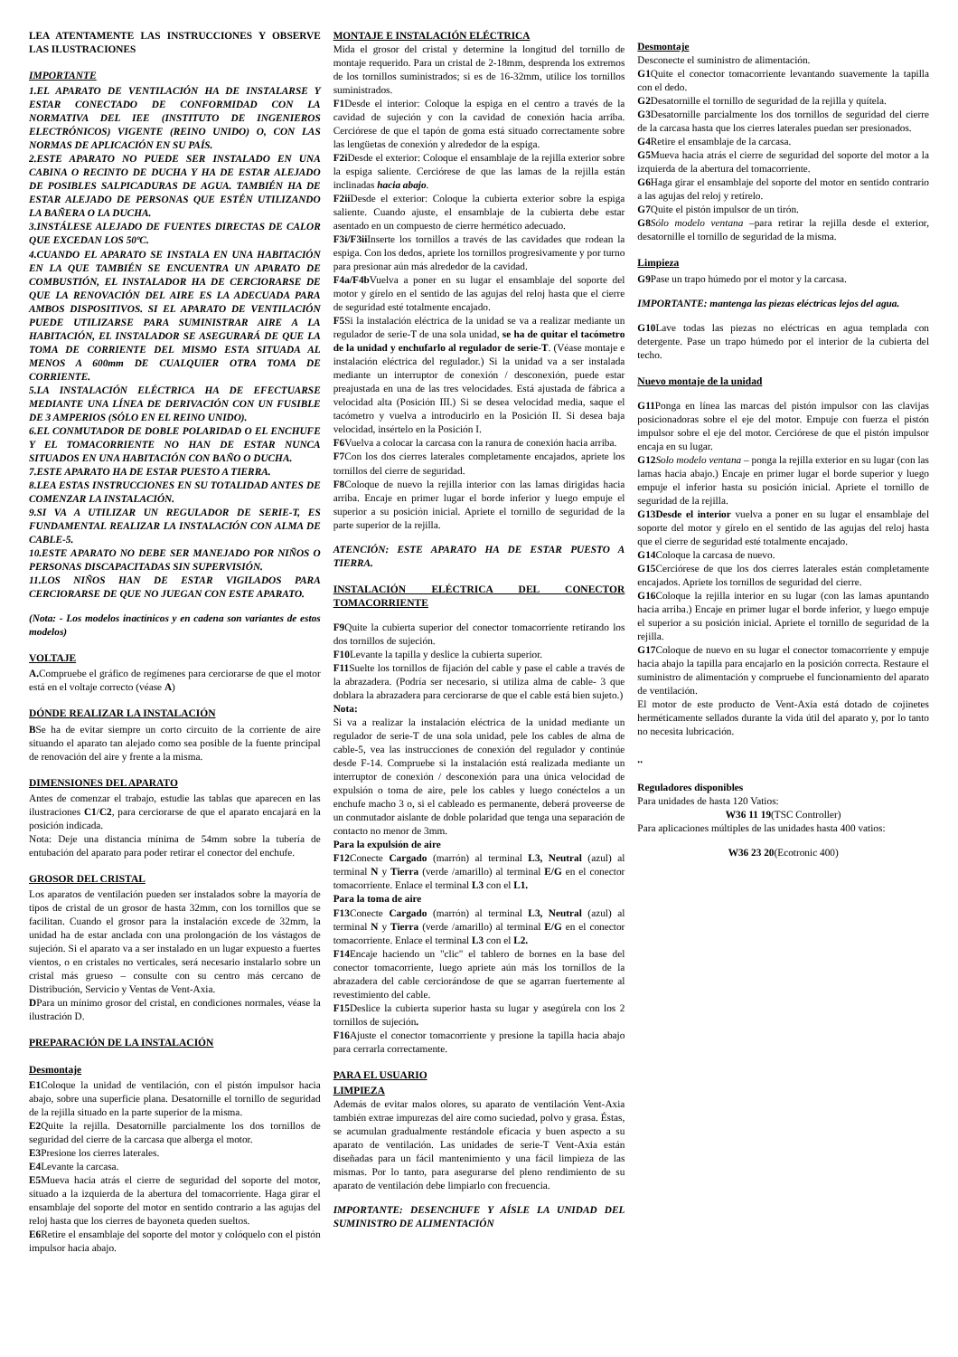LEA ATENTAMENTE LAS INSTRUCCIONES Y OBSERVE LAS ILUSTRACIONES
IMPORTANTE
1.EL APARATO DE VENTILACIÓN HA DE INSTALARSE Y ESTAR CONECTADO DE CONFORMIDAD CON LA NORMATIVA DEL IEE (INSTITUTO DE INGENIEROS ELECTRÓNICOS) VIGENTE (REINO UNIDO) O, CON LAS NORMAS DE APLICACIÓN EN SU PAÍS.
2.ESTE APARATO NO PUEDE SER INSTALADO EN UNA CABINA O RECINTO DE DUCHA Y HA DE ESTAR ALEJADO DE POSIBLES SALPICADURAS DE AGUA. TAMBIÉN HA DE ESTAR ALEJADO DE PERSONAS QUE ESTÉN UTILIZANDO LA BAÑERA O LA DUCHA.
3.INSTÁLESE ALEJADO DE FUENTES DIRECTAS DE CALOR QUE EXCEDAN LOS 50ºC.
4.CUANDO EL APARATO SE INSTALA EN UNA HABITACIÓN EN LA QUE TAMBIÉN SE ENCUENTRA UN APARATO DE COMBUSTIÓN, EL INSTALADOR HA DE CERCIORARSE DE QUE LA RENOVACIÓN DEL AIRE ES LA ADECUADA PARA AMBOS DISPOSITIVOS. SI EL APARATO DE VENTILACIÓN PUEDE UTILIZARSE PARA SUMINISTRAR AIRE A LA HABITACIÓN, EL INSTALADOR SE ASEGURARÁ DE QUE LA TOMA DE CORRIENTE DEL MISMO ESTA SITUADA AL MENOS A 600mm DE CUALQUIER OTRA TOMA DE CORRIENTE.
5.LA INSTALACIÓN ELÉCTRICA HA DE EFECTUARSE MEDIANTE UNA LÍNEA DE DERIVACIÓN CON UN FUSIBLE DE 3 AMPERIOS (SÓLO EN EL REINO UNIDO).
6.EL CONMUTADOR DE DOBLE POLARIDAD O EL ENCHUFE Y EL TOMACORRIENTE NO HAN DE ESTAR NUNCA SITUADOS EN UNA HABITACIÓN CON BAÑO O DUCHA.
7.ESTE APARATO HA DE ESTAR PUESTO A TIERRA.
8.LEA ESTAS INSTRUCCIONES EN SU TOTALIDAD ANTES DE COMENZAR LA INSTALACIÓN.
9.SI VA A UTILIZAR UN REGULADOR DE SERIE-T, ES FUNDAMENTAL REALIZAR LA INSTALACIÓN CON ALMA DE CABLE-5.
10.ESTE APARATO NO DEBE SER MANEJADO POR NIÑOS O PERSONAS DISCAPACITADAS SIN SUPERVISIÓN.
11.LOS NIÑOS HAN DE ESTAR VIGILADOS PARA CERCIORARSE DE QUE NO JUEGAN CON ESTE APARATO.
(Nota: - Los modelos inactínicos y en cadena son variantes de estos modelos)
VOLTAJE
A. Compruebe el gráfico de regímenes para cerciorarse de que el motor está en el voltaje correcto (véase A)
DÓNDE REALIZAR LA INSTALACIÓN
BSe ha de evitar siempre un corto circuito de la corriente de aire situando el aparato tan alejado como sea posible de la fuente principal de renovación del aire y frente a la misma.
DIMENSIONES DEL APARATO
Antes de comenzar el trabajo, estudie las tablas que aparecen en las ilustraciones C1/C2, para cerciorarse de que el aparato encajará en la posición indicada.
Nota: Deje una distancia mínima de 54mm sobre la tubería de entubación del aparato para poder retirar el conector del enchufe.
GROSOR DEL CRISTAL
Los aparatos de ventilación pueden ser instalados sobre la mayoría de tipos de cristal de un grosor de hasta 32mm, con los tornillos que se facilitan. Cuando el grosor para la instalación excede de 32mm, la unidad ha de estar anclada con una prolongación de los vástagos de sujeción. Si el aparato va a ser instalado en un lugar expuesto a fuertes vientos, o en cristales no verticales, será necesario instalarlo sobre un cristal más grueso – consulte con su centro más cercano de Distribución, Servicio y Ventas de Vent-Axia.
DPara un mínimo grosor del cristal, en condiciones normales, véase la ilustración D.
PREPARACIÓN DE LA INSTALACIÓN
Desmontaje
E1 Coloque la unidad de ventilación, con el pistón impulsor hacia abajo, sobre una superficie plana. Desatornille el tornillo de seguridad de la rejilla situado en la parte superior de la misma.
E2 Quite la rejilla. Desatornille parcialmente los dos tornillos de seguridad del cierre de la carcasa que alberga el motor.
E3 Presione los cierres laterales.
E4 Levante la carcasa.
E5 Mueva hacia atrás el cierre de seguridad del soporte del motor, situado a la izquierda de la abertura del tomacorriente. Haga girar el ensamblaje del soporte del motor en sentido contrario a las agujas del reloj hasta que los cierres de bayoneta queden sueltos.
E6 Retire el ensamblaje del soporte del motor y colóquelo con el pistón impulsor hacia abajo.
MONTAJE E INSTALACIÓN ELÉCTRICA
Mida el grosor del cristal y determine la longitud del tornillo de montaje requerido. Para un cristal de 2-18mm, desprenda los extremos de los tornillos suministrados; si es de 16-32mm, utilice los tornillos suministrados.
F1 Desde el interior: Coloque la espiga en el centro a través de la cavidad de sujeción y con la cavidad de conexión hacia arriba. Cerciórese de que el tapón de goma está situado correctamente sobre las lengüetas de conexión y alrededor de la espiga.
F2i Desde el exterior: Coloque el ensamblaje de la rejilla exterior sobre la espiga saliente. Cerciórese de que las lamas de la rejilla están inclinadas hacia abajo.
F2ii Desde el exterior: Coloque la cubierta exterior sobre la espiga saliente. Cuando ajuste, el ensamblaje de la cubierta debe estar asentado en un compuesto de cierre hermético adecuado.
F3i/F3ii Inserte los tornillos a través de las cavidades que rodean la espiga. Con los dedos, apriete los tornillos progresivamente y por turno para presionar aún más alrededor de la cavidad.
F4a/F4b Vuelva a poner en su lugar el ensamblaje del soporte del motor y gírelo en el sentido de las agujas del reloj hasta que el cierre de seguridad esté totalmente encajado.
F5 Si la instalación eléctrica de la unidad se va a realizar mediante un regulador de serie-T de una sola unidad, se ha de quitar el tacómetro de la unidad y enchufarlo al regulador de serie-T. (Véase montaje e instalación eléctrica del regulador.) Si la unidad va a ser instalada mediante un interruptor de conexión / desconexión, puede estar preajustada en una de las tres velocidades. Está ajustada de fábrica a velocidad alta (Posición III.) Si se desea velocidad media, saque el tacómetro y vuelva a introducirlo en la Posición II. Si desea baja velocidad, insértelo en la Posición I.
F6 Vuelva a colocar la carcasa con la ranura de conexión hacia arriba.
F7 Con los dos cierres laterales completamente encajados, apriete los tornillos del cierre de seguridad.
F8 Coloque de nuevo la rejilla interior con las lamas dirigidas hacia arriba. Encaje en primer lugar el borde inferior y luego empuje el superior a su posición inicial. Apriete el tornillo de seguridad de la parte superior de la rejilla.
ATENCIÓN: ESTE APARATO HA DE ESTAR PUESTO A TIERRA.
INSTALACIÓN ELÉCTRICA DEL CONECTOR TOMACORRIENTE
F9 Quite la cubierta superior del conector tomacorriente retirando los dos tornillos de sujeción.
F10 Levante la tapilla y deslice la cubierta superior.
F11 Suelte los tornillos de fijación del cable y pase el cable a través de la abrazadera. (Podría ser necesario, si utiliza alma de cable- 3 que doblara la abrazadera para cerciorarse de que el cable está bien sujeto.)
Nota:
Si va a realizar la instalación eléctrica de la unidad mediante un regulador de serie-T de una sola unidad, pele los cables de alma de cable-5, vea las instrucciones de conexión del regulador y continúe desde F-14. Compruebe si la instalación está realizada mediante un interruptor de conexión / desconexión para una única velocidad de expulsión o toma de aire, pele los cables y luego conéctelos a un enchufe macho 3 o, si el cableado es permanente, deberá proveerse de un conmutador aislante de doble polaridad que tenga una separación de contacto no menor de 3mm.
Para la expulsión de aire
F12 Conecte Cargado (marrón) al terminal L3, Neutral (azul) al terminal N y Tierra (verde /amarillo) al terminal E/G en el conector tomacorriente. Enlace el terminal L3 con el L1.
Para la toma de aire
F13 Conecte Cargado (marrón) al terminal L3, Neutral (azul) al terminal N y Tierra (verde /amarillo) al terminal E/G en el conector tomacorriente. Enlace el terminal L3 con el L2.
F14 Encaje haciendo un "clic" el tablero de bornes en la base del conector tomacorriente, luego apriete aún más los tornillos de la abrazadera del cable cerciorándose de que se agarran fuertemente al revestimiento del cable.
F15 Deslice la cubierta superior hasta su lugar y asegúrela con los 2 tornillos de sujeción.
F16 Ajuste el conector tomacorriente y presione la tapilla hacia abajo para cerrarla correctamente.
PARA EL USUARIO
LIMPIEZA
Además de evitar malos olores, su aparato de ventilación Vent-Axia también extrae impurezas del aire como suciedad, polvo y grasa. Éstas, se acumulan gradualmente restándole eficacia y buen aspecto a su aparato de ventilación. Las unidades de serie-T Vent-Axia están diseñadas para un fácil mantenimiento y una fácil limpieza de las mismas. Por lo tanto, para asegurarse del pleno rendimiento de su aparato de ventilación debe limpiarlo con frecuencia.
IMPORTANTE: DESENCHUFE Y AÍSLE LA UNIDAD DEL SUMINISTRO DE ALIMENTACIÓN
Desmontaje
Desconecte el suministro de alimentación.
G1 Quite el conector tomacorriente levantando suavemente la tapilla con el dedo.
G2 Desatornille el tornillo de seguridad de la rejilla y quítela.
G3 Desatornille parcialmente los dos tornillos de seguridad del cierre de la carcasa hasta que los cierres laterales puedan ser presionados.
G4 Retire el ensamblaje de la carcasa.
G5 Mueva hacia atrás el cierre de seguridad del soporte del motor a la izquierda de la abertura del tomacorriente.
G6 Haga girar el ensamblaje del soporte del motor en sentido contrario a las agujas del reloj y retírelo.
G7 Quite el pistón impulsor de un tirón.
G8 Sólo modelo ventana –para retirar la rejilla desde el exterior, desatornille el tornillo de seguridad de la misma.
Limpieza
G9 Pase un trapo húmedo por el motor y la carcasa.
IMPORTANTE: mantenga las piezas eléctricas lejos del agua.
G10 Lave todas las piezas no eléctricas en agua templada con detergente. Pase un trapo húmedo por el interior de la cubierta del techo.
Nuevo montaje de la unidad
G11 Ponga en línea las marcas del pistón impulsor con las clavijas posicionadoras sobre el eje del motor. Empuje con fuerza el pistón impulsor sobre el eje del motor. Cerciórese de que el pistón impulsor encaja en su lugar.
G12 Solo modelo ventana – ponga la rejilla exterior en su lugar (con las lamas hacia abajo.) Encaje en primer lugar el borde superior y luego empuje el inferior hasta su posición inicial. Apriete el tornillo de seguridad de la rejilla.
G13Desde el interior vuelva a poner en su lugar el ensamblaje del soporte del motor y gírelo en el sentido de las agujas del reloj hasta que el cierre de seguridad esté totalmente encajado.
G14 Coloque la carcasa de nuevo.
G15 Cerciórese de que los dos cierres laterales están completamente encajados. Apriete los tornillos de seguridad del cierre.
G16 Coloque la rejilla interior en su lugar (con las lamas apuntando hacia arriba.) Encaje en primer lugar el borde inferior, y luego empuje el superior a su posición inicial. Apriete el tornillo de seguridad de la rejilla.
G17 Coloque de nuevo en su lugar el conector tomacorriente y empuje hacia abajo la tapilla para encajarlo en la posición correcta. Restaure el suministro de alimentación y compruebe el funcionamiento del aparato de ventilación.
El motor de este producto de Vent-Axia está dotado de cojinetes herméticamente sellados durante la vida útil del aparato y, por lo tanto no necesita lubricación.
..
Reguladores disponibles
Para unidades de hasta 120 Vatios:
W36 11 19(TSC Controller)
Para aplicaciones múltiples de las unidades hasta 400 vatios:
W36 23 20(Ecotronic 400)